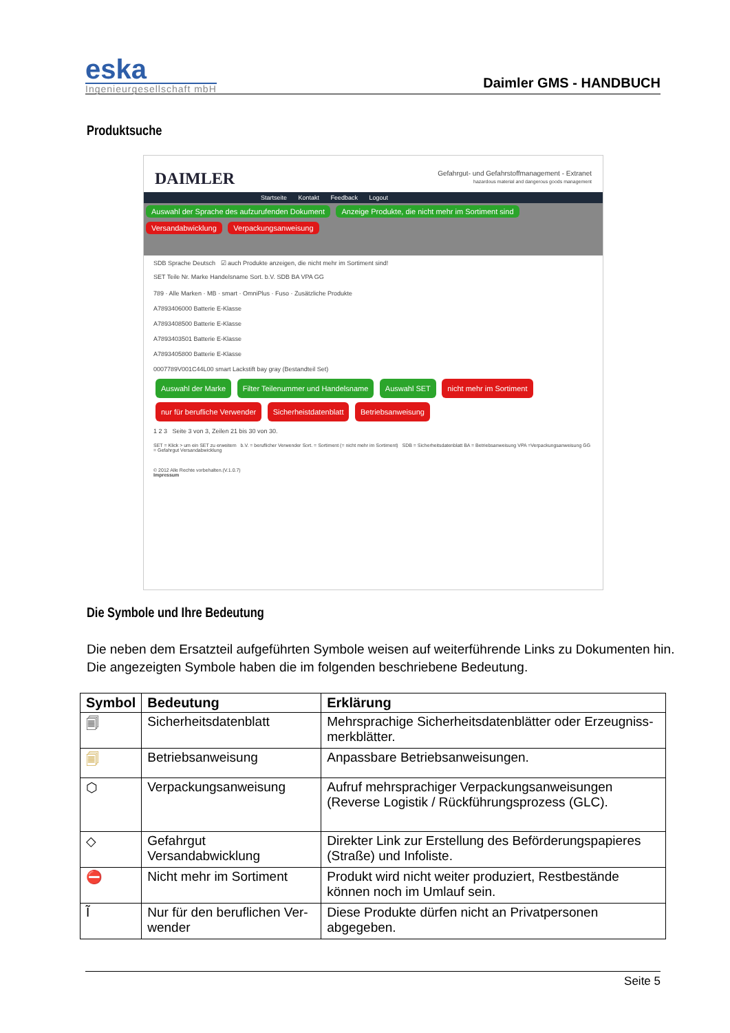eska
Ingenieurgesellschaft mbH
Daimler GMS - HANDBUCH
Produktsuche
Gefahrgut- und Gefahrstoffmanagement - Extranet
hazardous material and dangerous goods management
DAIMLER
Startseite Kontakt Feedback Logout
Auswahl der Sprache des aufzurufenden Dokument Anzeige Produkte, die nicht mehr im Sortiment sind Versandabwicklung Verpackungsanweisung
SDB Sprache Deutsch ☑ auch Produkte anzeigen, die nicht mehr im Sortiment sind!
SET Teile Nr. Marke Handelsname Sort. b.V. SDB BA VPA GG
789 · Alle Marken · MB · smart · OmniPlus · Fuso · Zusätzliche Produkte
A7893406000 Batterie E-Klasse
A7893408500 Batterie E-Klasse
A7893403501 Batterie E-Klasse
A7893405800 Batterie E-Klasse
0007789V001C44L00 smart Lackstift bay gray (Bestandteil Set)
Auswahl der Marke Filter Teilenummer und Handelsname Auswahl SET nicht mehr im Sortiment nur für berufliche Verwender Sicherheistdatenblatt Betriebsanweisung
1 2 3 Seite 3 von 3, Zeilen 21 bis 30 von 30.
SET = Klick > um ein SET zu erweitern b.V. = beruflicher Verwender Sort. = Sortiment (= nicht mehr im Sortiment) SDB = Sicherheitsdatenblatt BA = Betriebsanweisung VPA =Verpackungsanweisung GG = Gefahrgut Versandabwicklung
© 2012 Alle Rechte vorbehalten.(V.1.0.7)
Impressum
Die Symbole und Ihre Bedeutung
Die neben dem Ersatzteil aufgeführten Symbole weisen auf weiterführende Links zu Dokumenten hin.
Die angezeigten Symbole haben die im folgenden beschriebene Bedeutung.
| Symbol | Bedeutung | Erklärung |
| --- | --- | --- |
| 🗐 | Sicherheitsdatenblatt | Mehrsprachige Sicherheitsdatenblätter oder Erzeugniss­merkblätter. |
| 🗐 | Betriebsanweisung | Anpassbare Betriebsanweisungen. |
| ⬡ | Verpackungsanweisung | Aufruf mehrsprachiger Verpackungsanweisungen (Reverse Lo­gistik / Rückführungsprozess (GLC). |
| ◇ | Gefahrgut Versandabwicklung | Direkter Link zur Erstellung des Beförderungspapieres (Straße) und Infoliste. |
| ⛔ | Nicht mehr im Sortiment | Produkt wird nicht weiter produziert, Restbestände können noch im Umlauf sein. |
| Ĩ | Nur für den beruflichen Ver­wender | Diese Produkte dürfen nicht an Privatpersonen abgegeben. |
Seite 5